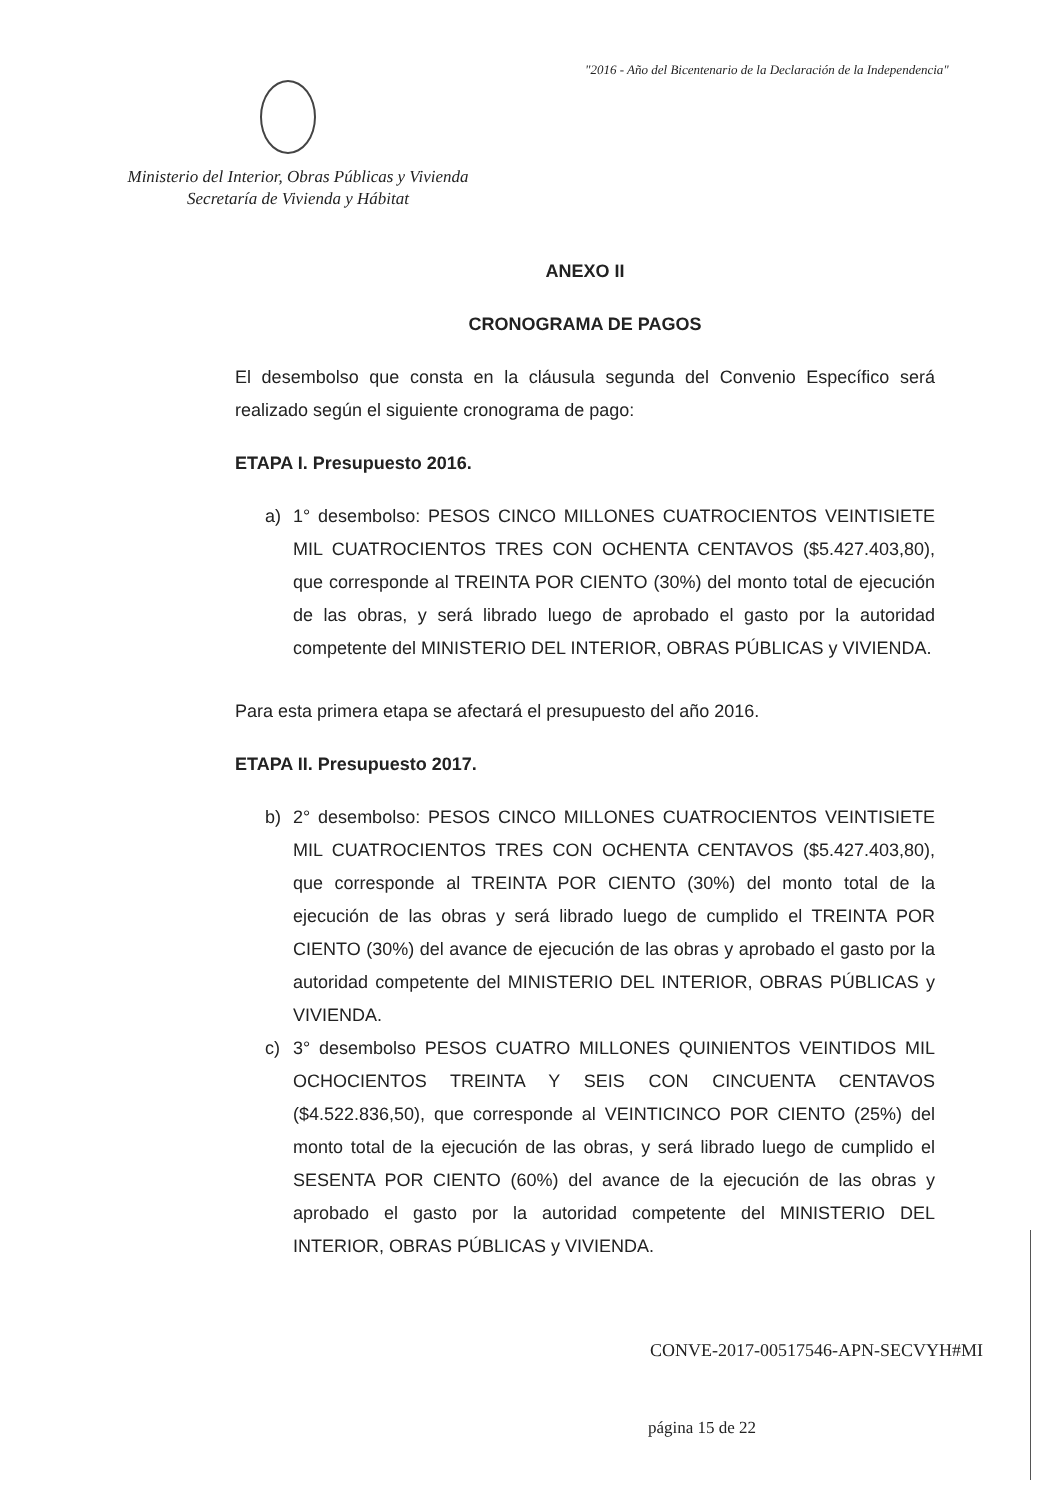"2016 - Año del Bicentenario de la Declaración de la Independencia"
Ministerio del Interior, Obras Públicas y Vivienda
Secretaría de Vivienda y Hábitat
ANEXO II
CRONOGRAMA DE PAGOS
El desembolso que consta en la cláusula segunda del Convenio Específico será realizado según el siguiente cronograma de pago:
ETAPA I. Presupuesto 2016.
a) 1° desembolso: PESOS CINCO MILLONES CUATROCIENTOS VEINTISIETE MIL CUATROCIENTOS TRES CON OCHENTA CENTAVOS ($5.427.403,80), que corresponde al TREINTA POR CIENTO (30%) del monto total de ejecución de las obras, y será librado luego de aprobado el gasto por la autoridad competente del MINISTERIO DEL INTERIOR, OBRAS PÚBLICAS y VIVIENDA.
Para esta primera etapa se afectará el presupuesto del año 2016.
ETAPA II. Presupuesto 2017.
b) 2° desembolso: PESOS CINCO MILLONES CUATROCIENTOS VEINTISIETE MIL CUATROCIENTOS TRES CON OCHENTA CENTAVOS ($5.427.403,80), que corresponde al TREINTA POR CIENTO (30%) del monto total de la ejecución de las obras y será librado luego de cumplido el TREINTA POR CIENTO (30%) del avance de ejecución de las obras y aprobado el gasto por la autoridad competente del MINISTERIO DEL INTERIOR, OBRAS PÚBLICAS y VIVIENDA.
c) 3° desembolso PESOS CUATRO MILLONES QUINIENTOS VEINTIDOS MIL OCHOCIENTOS TREINTA Y SEIS CON CINCUENTA CENTAVOS ($4.522.836,50), que corresponde al VEINTICINCO POR CIENTO (25%) del monto total de la ejecución de las obras, y será librado luego de cumplido el SESENTA POR CIENTO (60%) del avance de la ejecución de las obras y aprobado el gasto por la autoridad competente del MINISTERIO DEL INTERIOR, OBRAS PÚBLICAS y VIVIENDA.
CONVE-2017-00517546-APN-SECVYH#MI
página 15 de 22